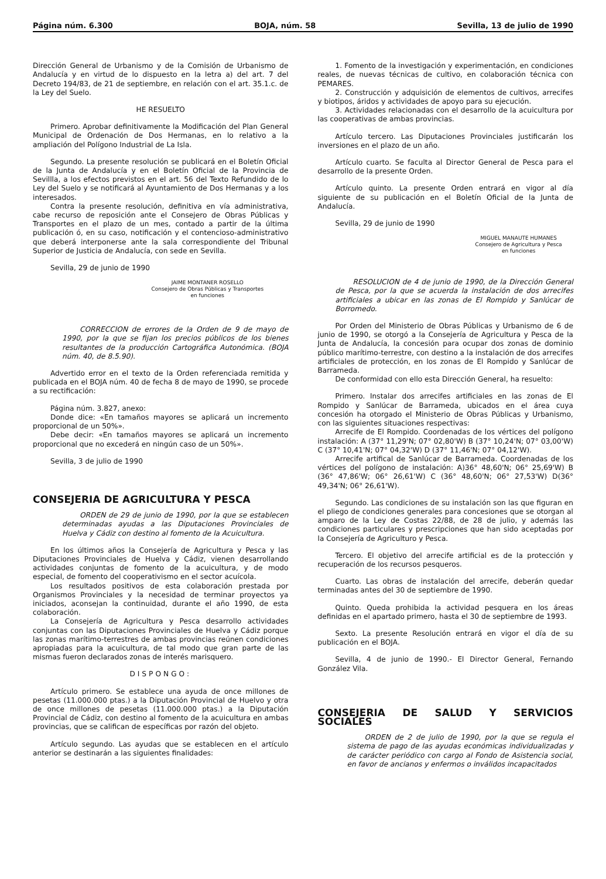Página núm. 6.300 BOJA, núm. 58 Sevilla, 13 de julio de 1990
Dirección General de Urbanismo y de la Comisión de Urbanismo de Andalucía y en virtud de lo dispuesto en la letra a) del art. 7 del Decreto 194/83, de 21 de septiembre, en relación con el art. 35.1.c. de la Ley del Suelo.
HE RESUELTO
Primero. Aprobar definitivamente la Modificación del Plan General Municipal de Ordenación de Dos Hermanas, en lo relativo a la ampliación del Polígono Industrial de La Isla.
Segundo. La presente resolución se publicará en el Boletín Oficial de la Junta de Andalucía y en el Boletín Oficial de la Provincia de Sevillla, a los efectos previstos en el art. 56 del Texto Refundido de lo Ley del Suelo y se notificará al Ayuntamiento de Dos Hermanas y a los interesados.
Contra la presente resolución, definitiva en vía administrativa, cabe recurso de reposición ante el Consejero de Obras Públicas y Transportes en el plazo de un mes, contado a partir de la última publicación ó, en su caso, notificación y el contencioso-administrativo que deberá interponerse ante la sala correspondiente del Tribunal Superior de Justicia de Andalucía, con sede en Sevilla.
Sevilla, 29 de junio de 1990
JAIME MONTANER ROSELLO
Consejero de Obras Públicas y Transportes
en funciones
CORRECCION de errores de la Orden de 9 de mayo de 1990, por la que se fijan los precios públicos de los bienes resultantes de la producción Cartográfica Autonómica. (BOJA núm. 40, de 8.5.90).
Advertido error en el texto de la Orden referenciada remitida y publicada en el BOJA núm. 40 de fecha 8 de mayo de 1990, se procede a su rectificación:
Página núm. 3.827, anexo:
Donde dice: «En tamaños mayores se aplicará un incremento proporcional de un 50%».
Debe decir: «En tamaños mayores se aplicará un incremento proporcional que no excederá en ningún caso de un 50%».
Sevilla, 3 de julio de 1990
CONSEJERIA DE AGRICULTURA Y PESCA
ORDEN de 29 de junio de 1990, por la que se establecen determinadas ayudas a las Diputaciones Provinciales de Huelva y Cádiz con destino al fomento de la Acuicultura.
En los últimos años la Consejería de Agricultura y Pesca y las Diputaciones Provinciales de Huelva y Cádiz, vienen desarrollando actividades conjuntas de fomento de la acuicultura, y de modo especial, de fomento del cooperativismo en el sector acuícola.
Los resultados positivos de esta colaboración prestada por Organismos Provinciales y la necesidad de terminar proyectos ya iniciados, aconsejan la continuidad, durante el año 1990, de esta colaboración.
La Consejería de Agricultura y Pesca desarrollo actividades conjuntas con las Diputaciones Provinciales de Huelva y Cádiz porque las zonas marítimo-terrestres de ambas provincias reúnen condiciones apropiadas para la acuicultura, de tal modo que gran parte de las mismas fueron declarados zonas de interés marisquero.
DISPONGO:
Artículo primero. Se establece una ayuda de once millones de pesetas (11.000.000 ptas.) a la Diputación Provincial de Huelvo y otra de once millones de pesetas (11.000.000 ptas.) a la Diputación Provincial de Cádiz, con destino al fomento de la acuicultura en ambas provincias, que se califican de específicas por razón del objeto.
Artículo segundo. Las ayudas que se establecen en el artículo anterior se destinarán a las siguientes finalidades:
1. Fomento de la investigación y experimentación, en condiciones reales, de nuevas técnicas de cultivo, en colaboración técnica con PEMARES.
2. Construcción y adquisición de elementos de cultivos, arrecifes y biotipos, áridos y actividades de apoyo para su ejecución.
3. Actividades relacionadas con el desarrollo de la acuicultura por las cooperativas de ambas provincias.
Artículo tercero. Las Diputaciones Provinciales justificarán los inversiones en el plazo de un año.
Artículo cuarto. Se faculta al Director General de Pesca para el desarrollo de la presente Orden.
Artículo quinto. La presente Orden entrará en vigor al día siguiente de su publicación en el Boletín Oficial de la Junta de Andalucía.
Sevilla, 29 de junio de 1990
MIGUEL MANAUTE HUMANES
Consejero de Agricultura y Pesca
en funciones
RESOLUCION de 4 de junio de 1990, de la Dirección General de Pesca, por la que se acuerda la instalación de dos arrecifes artificiales a ubicar en las zonas de El Rompido y Sanlúcar de Borromedo.
Por Orden del Ministerio de Obras Públicas y Urbanismo de 6 de junio de 1990, se otorgó a la Consejería de Agricultura y Pesca de la Junta de Andalucía, la concesión para ocupar dos zonas de dominio público marítimo-terrestre, con destino a la instalación de dos arrecifes artificiales de protección, en los zonas de El Rompido y Sanlúcar de Barrameda.
De conformidad con ello esta Dirección General, ha resuelto:
Primero. Instalar dos arrecifes artificiales en las zonas de El Rompido y Sanlúcar de Barrameda, ubicados en el área cuya concesión ha otorgado el Ministerio de Obras Públicas y Urbanismo, con las siguientes situaciones respectivas:
Arrecife de El Rompido. Coordenadas de los vértices del polígono instalación: A (37° 11,29'N; 07° 02,80'W) B (37° 10,24'N; 07° 03,00'W) C (37° 10,41'N; 07° 04,32'W) D (37° 11,46'N; 07° 04,12'W).
Arrecife artifical de Sanlúcar de Barrameda. Coordenadas de los vértices del polígono de instalación: A)36° 48,60'N; 06° 25,69'W) B (36° 47,86'W; 06° 26,61'W) C (36° 48,60'N; 06° 27,53'W) D(36° 49,34'N; 06° 26,61'W).
Segundo. Las condiciones de su instalación son las que figuran en el pliego de condiciones generales para concesiones que se otorgan al amparo de la Ley de Costas 22/88, de 28 de julio, y además las condiciones particulares y prescripciones que han sido aceptadas por la Consejería de Agriculturo y Pesca.
Tercero. El objetivo del arrecife artificial es de la protección y recuperación de los recursos pesqueros.
Cuarto. Las obras de instalación del arrecife, deberán quedar terminadas antes del 30 de septiembre de 1990.
Quinto. Queda prohibida la actividad pesquera en los áreas definidas en el apartado primero, hasta el 30 de septiembre de 1993.
Sexto. La presente Resolución entrará en vigor el día de su publicación en el BOJA.
Sevilla, 4 de junio de 1990.- El Director General, Fernando González Vila.
CONSEJERIA DE SALUD Y SERVICIOS SOCIALES
ORDEN de 2 de julio de 1990, por la que se regula el sistema de pago de las ayudas económicas individualizadas y de carácter periódico con cargo al Fondo de Asistencia social, en favor de ancianos y enfermos o inválidos incapacitados